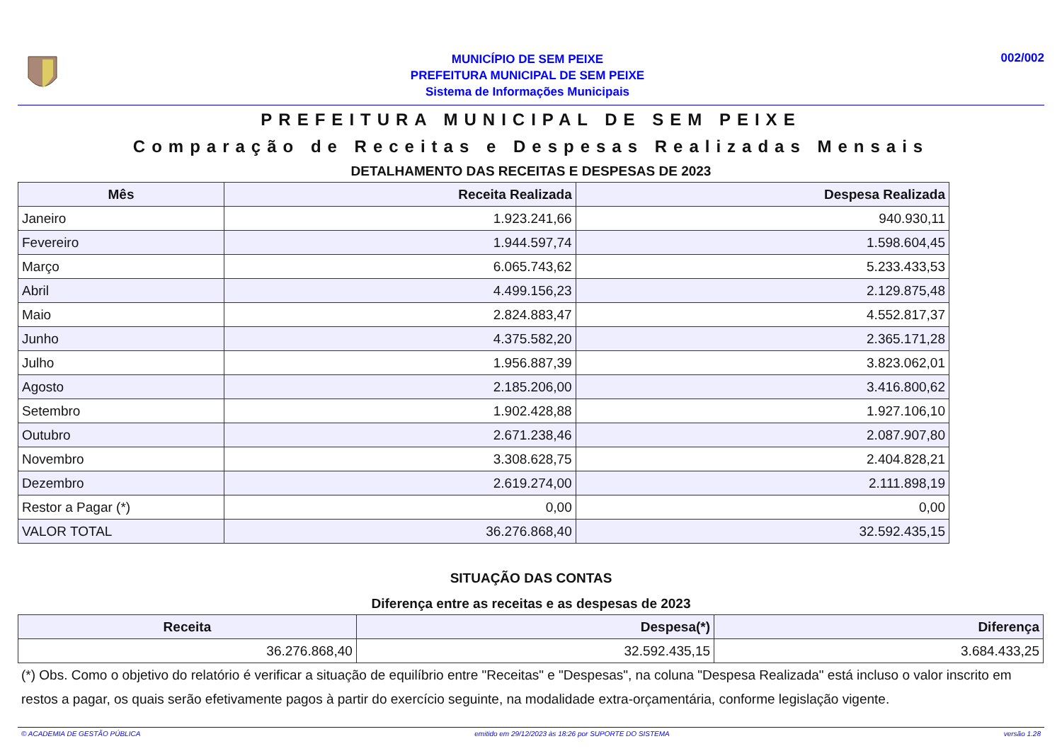MUNICÍPIO DE SEM PEIXE
PREFEITURA MUNICIPAL DE SEM PEIXE
Sistema de Informações Municipais
002/002
PREFEITURA MUNICIPAL DE SEM PEIXE
Comparação de Receitas e Despesas Realizadas Mensais
DETALHAMENTO DAS RECEITAS E DESPESAS DE 2023
| Mês | Receita Realizada | Despesa Realizada |
| --- | --- | --- |
| Janeiro | 1.923.241,66 | 940.930,11 |
| Fevereiro | 1.944.597,74 | 1.598.604,45 |
| Março | 6.065.743,62 | 5.233.433,53 |
| Abril | 4.499.156,23 | 2.129.875,48 |
| Maio | 2.824.883,47 | 4.552.817,37 |
| Junho | 4.375.582,20 | 2.365.171,28 |
| Julho | 1.956.887,39 | 3.823.062,01 |
| Agosto | 2.185.206,00 | 3.416.800,62 |
| Setembro | 1.902.428,88 | 1.927.106,10 |
| Outubro | 2.671.238,46 | 2.087.907,80 |
| Novembro | 3.308.628,75 | 2.404.828,21 |
| Dezembro | 2.619.274,00 | 2.111.898,19 |
| Restor a Pagar (*) | 0,00 | 0,00 |
| VALOR TOTAL | 36.276.868,40 | 32.592.435,15 |
SITUAÇÃO DAS CONTAS
Diferença entre as receitas e as despesas de 2023
| Receita | Despesa(*) | Diferença |
| --- | --- | --- |
| 36.276.868,40 | 32.592.435,15 | 3.684.433,25 |
(*) Obs. Como o objetivo do relatório é verificar a situação de equilíbrio entre "Receitas" e "Despesas", na coluna "Despesa Realizada" está incluso o valor inscrito em restos a pagar, os quais serão efetivamente pagos à partir do exercício seguinte, na modalidade extra-orçamentária, conforme legislação vigente.
© ACADEMIA DE GESTÃO PÚBLICA emitido em 29/12/2023 às 18:26 por SUPORTE DO SISTEMA versão 1.28